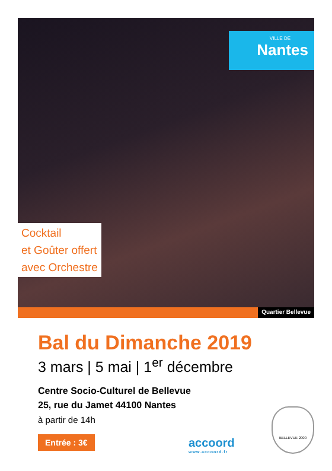VILLE DE
Nantes
Cocktail
et Goûter offert
avec Orchestre
Quartier Bellevue
Bal du Dimanche 2019
3 mars | 5 mai | 1<sup>er</sup> décembre
Centre Socio-Culturel de Bellevue
25, rue du Jamet 44100 Nantes
à partir de 14h
Entrée : 3€ accoord
www.accoord.fr
BELLEVUE 2000